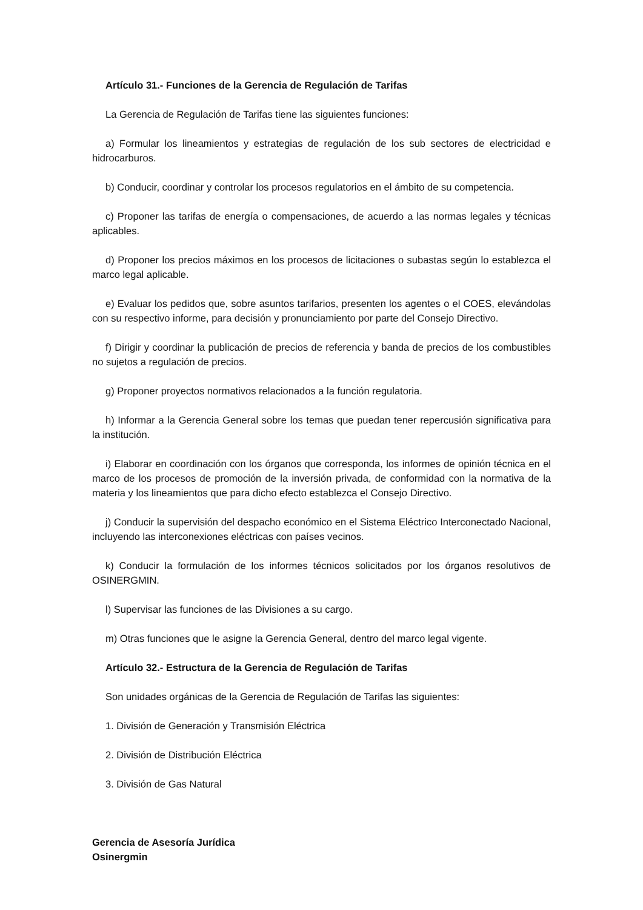Artículo 31.- Funciones de la Gerencia de Regulación de Tarifas
La Gerencia de Regulación de Tarifas tiene las siguientes funciones:
a) Formular los lineamientos y estrategias de regulación de los sub sectores de electricidad e hidrocarburos.
b) Conducir, coordinar y controlar los procesos regulatorios en el ámbito de su competencia.
c) Proponer las tarifas de energía o compensaciones, de acuerdo a las normas legales y técnicas aplicables.
d) Proponer los precios máximos en los procesos de licitaciones o subastas según lo establezca el marco legal aplicable.
e) Evaluar los pedidos que, sobre asuntos tarifarios, presenten los agentes o el COES, elevándolas con su respectivo informe, para decisión y pronunciamiento por parte del Consejo Directivo.
f) Dirigir y coordinar la publicación de precios de referencia y banda de precios de los combustibles no sujetos a regulación de precios.
g) Proponer proyectos normativos relacionados a la función regulatoria.
h) Informar a la Gerencia General sobre los temas que puedan tener repercusión significativa para la institución.
i) Elaborar en coordinación con los órganos que corresponda, los informes de opinión técnica en el marco de los procesos de promoción de la inversión privada, de conformidad con la normativa de la materia y los lineamientos que para dicho efecto establezca el Consejo Directivo.
j) Conducir la supervisión del despacho económico en el Sistema Eléctrico Interconectado Nacional, incluyendo las interconexiones eléctricas con países vecinos.
k) Conducir la formulación de los informes técnicos solicitados por los órganos resolutivos de OSINERGMIN.
l) Supervisar las funciones de las Divisiones a su cargo.
m) Otras funciones que le asigne la Gerencia General, dentro del marco legal vigente.
Artículo 32.- Estructura de la Gerencia de Regulación de Tarifas
Son unidades orgánicas de la Gerencia de Regulación de Tarifas las siguientes:
1. División de Generación y Transmisión Eléctrica
2. División de Distribución Eléctrica
3. División de Gas Natural
Gerencia de Asesoría Jurídica
Osinergmin